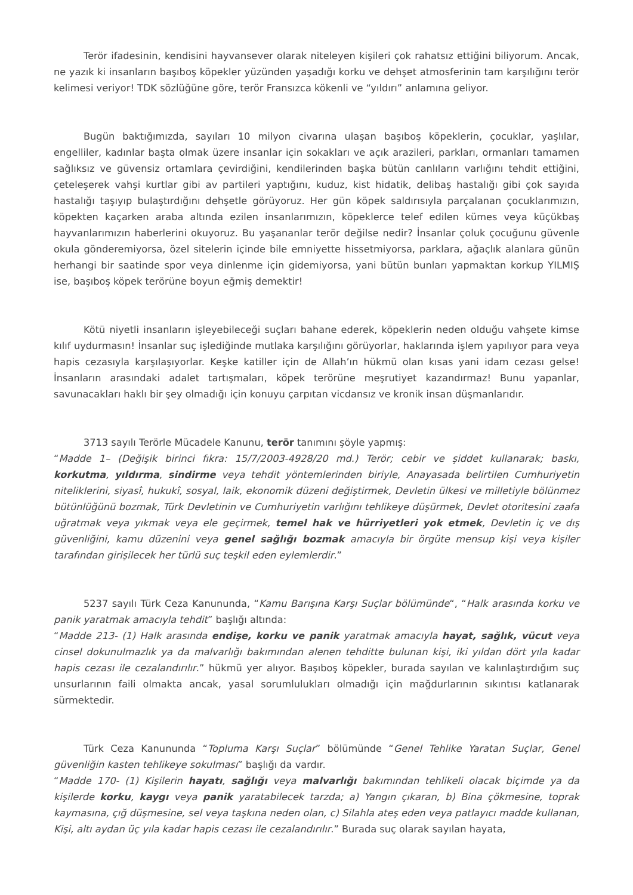Terör ifadesinin, kendisini hayvansever olarak niteleyen kişileri çok rahatsız ettiğini biliyorum. Ancak, ne yazık ki insanların başıboş köpekler yüzünden yaşadığı korku ve dehşet atmosferinin tam karşılığını terör kelimesi veriyor! TDK sözlüğüne göre, terör Fransızca kökenli ve “yıldırı” anlamına geliyor.
Bugün baktığımızda, sayıları 10 milyon civarına ulaşan başıboş köpeklerin, çocuklar, yaşlılar, engelliler, kadınlar başta olmak üzere insanlar için sokakları ve açık arazileri, parkları, ormanları tamamen sağlıksız ve güvensiz ortamlara çevirdiğini, kendilerinden başka bütün canlıların varlığını tehdit ettiğini, çeteleşerek vahşi kurtlar gibi av partileri yaptığını, kuduz, kist hidatik, delibaş hastalığı gibi çok sayıda hastalığı taşıyıp bulaştırdığını dehşetle görüyoruz. Her gün köpek saldırısıyla parçalanan çocuklarımızın, köpekten kaçarken araba altında ezilen insanlarımızın, köpeklerce telef edilen kümes veya küçükbaş hayvanlarımızın haberlerini okuyoruz. Bu yaşananlar terör değilse nedir? İnsanlar çoluk çocuğunu güvenle okula gönderemiyorsa, özel sitelerin içinde bile emniyette hissetmiyorsa, parklara, ağaçlık alanlara günün herhangi bir saatinde spor veya dinlenme için gidemiyorsa, yani bütün bunları yapmaktan korkup YILMIŞ ise, başıboş köpek terörüne boyun eğmiş demektir!
Kötü niyetli insanların işleyebileceği suçları bahane ederek, köpeklerin neden olduğu vahşete kimse kılıf uydurmasın! İnsanlar suç işlediğinde mutlaka karşılığını görüyorlar, haklarında işlem yapılıyor para veya hapis cezasıyla karşılaşıyorlar. Keşke katiller için de Allah’ın hükmü olan kısas yani idam cezası gelse! İnsanların arasındaki adalet tartışmaları, köpek terörüne meşrutiyet kazandırmaz! Bunu yapanlar, savunacakları haklı bir şey olmadığı için konuyu çarpıtan vicdansız ve kronik insan düşmanlarıdır.
3713 sayılı Terörle Mücadele Kanunu, terör tanımını şöyle yapmış:
“Madde 1– (Değişik birinci fıkra: 15/7/2003-4928/20 md.) Terör; cebir ve şiddet kullanarak; baskı, korkutma, yıldırma, sindirme veya tehdit yöntemlerinden biriyle, Anayasada belirtilen Cumhuriyetin niteliklerini, siyasî, hukukî, sosyal, laik, ekonomik düzeni değiştirmek, Devletin ülkesi ve milletiyle bölünmez bütünlüğünü bozmak, Türk Devletinin ve Cumhuriyetin varlığını tehlikeye düşürmek, Devlet otoritesini zaafa uğratmak veya yıkmak veya ele geçirmek, temel hak ve hürriyetleri yok etmek, Devletin iç ve dış güvenliğini, kamu düzenini veya genel sağlığı bozmak amacıyla bir örgüte mensup kişi veya kişiler tarafından girişilecek her türlü suç teşkil eden eylemlerdir.”
5237 sayılı Türk Ceza Kanununda, “Kamu Barışına Karşı Suçlar bölümünde“, “Halk arasında korku ve panik yaratmak amacıyla tehdit” başlığı altında:
“Madde 213- (1) Halk arasında endişe, korku ve panik yaratmak amacıyla hayat, sağlık, vücut veya cinsel dokunulmazlık ya da malvarlığı bakımından alenen tehditte bulunan kişi, iki yıldan dört yıla kadar hapis cezası ile cezalandırılır.” hükmü yer alıyor. Başıboş köpekler, burada sayılan ve kalınlaştırdığım suç unsurlarının faili olmakta ancak, yasal sorumlulukları olmadığı için mağdurlarının sıkıntısı katlanarak sürmektedir.
Türk Ceza Kanununda “Topluma Karşı Suçlar” bölümünde “Genel Tehlike Yaratan Suçlar, Genel güvenliğin kasten tehlikeye sokulması” başlığı da vardır.
“Madde 170- (1) Kişilerin hayatı, sağlığı veya malvarlığı bakımından tehlikeli olacak biçimde ya da kişilerde korku, kaygı veya panik yaratabilecek tarzda; a) Yangın çıkaran, b) Bina çökmesine, toprak kaymasına, çığ düşmesine, sel veya taşkına neden olan, c) Silahla ateş eden veya patlayıcı madde kullanan, Kişi, altı aydan üç yıla kadar hapis cezası ile cezalandırılır.” Burada suç olarak sayılan hayata,